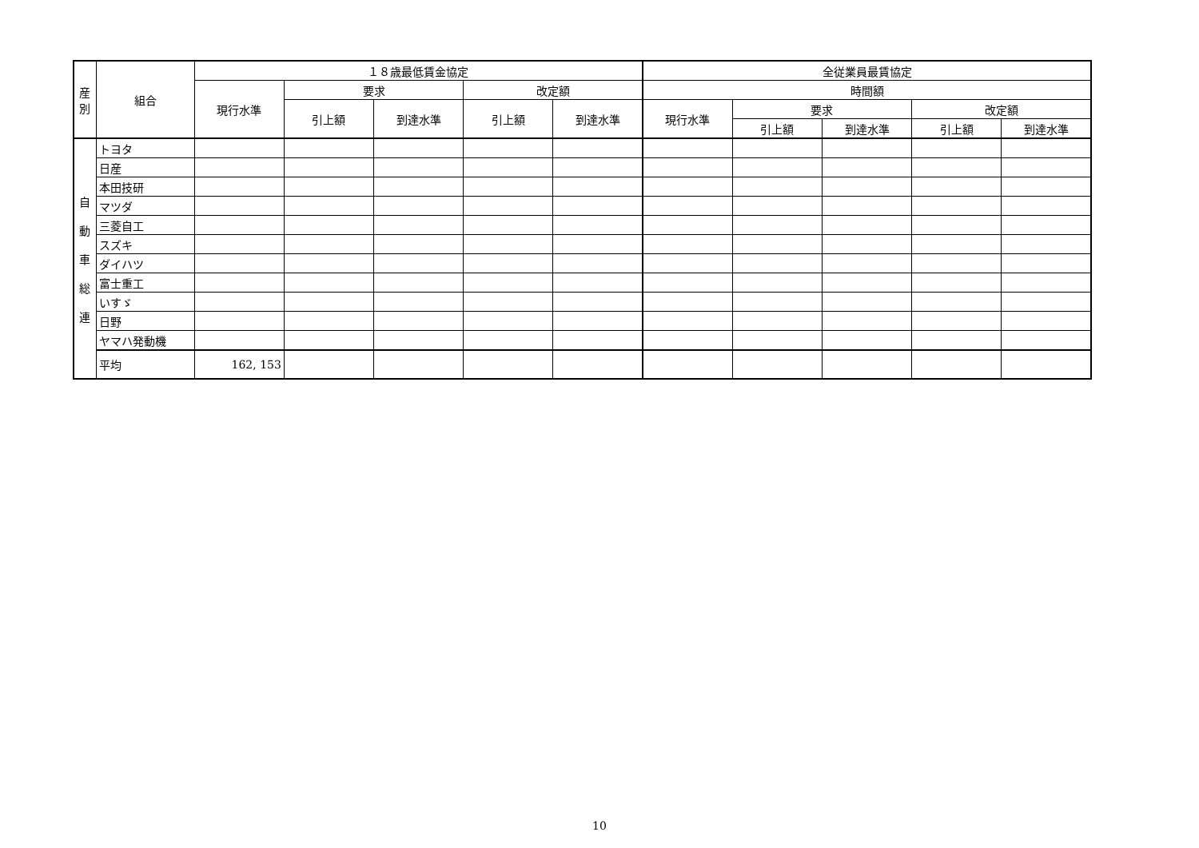| 産 別 | 組合 | １８歳最低賃金協定 | | | | | 全従業員最賃協定 | | | | |
| --- | --- | --- | --- | --- | --- | --- | --- | --- | --- | --- | --- |
| | | 現行水準 | 要求 | | 改定額 | | 時間額 | | | | |
| | | | 引上額 | 到達水準 | 引上額 | 到達水準 | 現行水準 | 要求 | | 改定額 | |
| | | | | | | | | 引上額 | 到達水準 | 引上額 | 到達水準 |
| 自 動 車 総 連 | トヨタ | | | | | | | | | | |
| | 日産 | | | | | | | | | | |
| | 本田技研 | | | | | | | | | | |
| | マツダ | | | | | | | | | | |
| | 三菱自工 | | | | | | | | | | |
| | スズキ | | | | | | | | | | |
| | ダイハツ | | | | | | | | | | |
| | 富士重工 | | | | | | | | | | |
| | いすゞ | | | | | | | | | | |
| | 日野 | | | | | | | | | | |
| | ヤマハ発動機 | | | | | | | | | | |
| | 平均 | 162, 153 | | | | | | | | | |
10